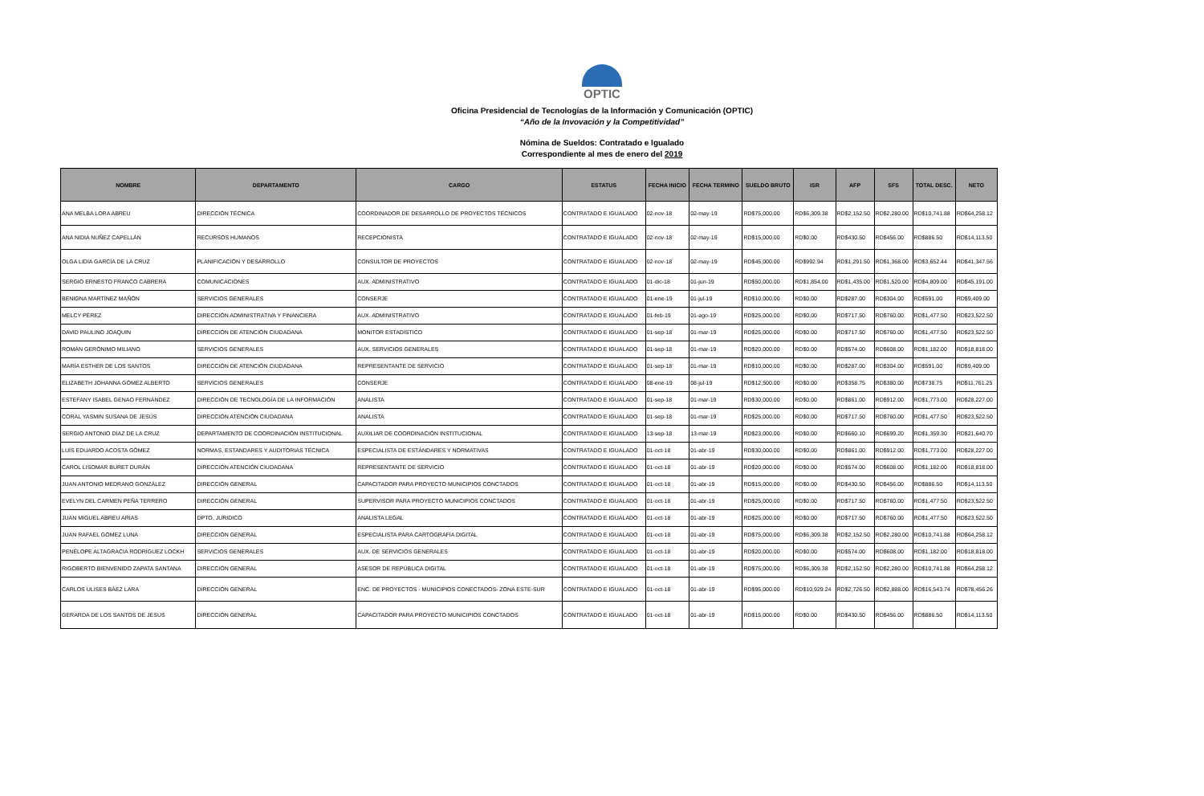OPTIC
Oficina Presidencial de Tecnologías de la Información y Comunicación (OPTIC)
“Año de la Invovación y la Competitividad”
Nómina de Sueldos: Contratado e Igualado
Correspondiente al mes de enero del 2019
| NOMBRE | DEPARTAMENTO | CARGO | ESTATUS | FECHA INICIO | FECHA TERMINO | SUELDO BRUTO | ISR | AFP | SFS | TOTAL DESC. | NETO |
| --- | --- | --- | --- | --- | --- | --- | --- | --- | --- | --- | --- |
| ANA MELBA LORA ABREU | DIRECCIÓN TÉCNICA | COORDINADOR DE DESARROLLO DE PROYECTOS TÉCNICOS | CONTRATADO E IGUALADO | 02-nov-18 | 02-may-19 | RD$75,000.00 | RD$6,309.38 | RD$2,152.50 | RD$2,280.00 | RD$10,741.88 | RD$64,258.12 |
| ANA NIDIA NUÑEZ CAPELLÁN | RECURSOS HUMANOS | RECEPCIONISTA | CONTRATADO E IGUALADO | 02-nov-18 | 02-may-19 | RD$15,000.00 | RD$0.00 | RD$430.50 | RD$456.00 | RD$886.50 | RD$14,113.50 |
| OLGA LIDIA GARCÍA DE LA CRUZ | PLANIFICACIÓN Y DESARROLLO | CONSULTOR DE PROYECTOS | CONTRATADO E IGUALADO | 02-nov-18 | 02-may-19 | RD$45,000.00 | RD$992.94 | RD$1,291.50 | RD$1,368.00 | RD$3,652.44 | RD$41,347.56 |
| SERGIO ERNESTO FRANCO CABRERA | COMUNICACIONES | AUX. ADMINISTRATIVO | CONTRATADO E IGUALADO | 01-dic-18 | 01-jun-19 | RD$50,000.00 | RD$1,854.00 | RD$1,435.00 | RD$1,520.00 | RD$4,809.00 | RD$45,191.00 |
| BENIGNA MARTÍNEZ MAÑÓN | SERVICIOS GENERALES | CONSERJE | CONTRATADO E IGUALADO | 01-ene-19 | 01-jul-19 | RD$10,000.00 | RD$0.00 | RD$287.00 | RD$304.00 | RD$591.00 | RD$9,409.00 |
| MELCY PÉREZ | DIRECCIÓN ADMINISTRATIVA Y FINANCIERA | AUX. ADMINISTRATIVO | CONTRATADO E IGUALADO | 01-feb-19 | 01-ago-19 | RD$25,000.00 | RD$0.00 | RD$717.50 | RD$760.00 | RD$1,477.50 | RD$23,522.50 |
| DAVID PAULINO JOAQUIN | DIRECCIÓN DE ATENCIÓN CIUDADANA | MONITOR ESTADÍSTICO | CONTRATADO E IGUALADO | 01-sep-18 | 01-mar-19 | RD$25,000.00 | RD$0.00 | RD$717.50 | RD$760.00 | RD$1,477.50 | RD$23,522.50 |
| ROMÁN GERÓNIMO MILIANO | SERVICIOS GENERALES | AUX. SERVICIOS GENERALES | CONTRATADO E IGUALADO | 01-sep-18 | 01-mar-19 | RD$20,000.00 | RD$0.00 | RD$574.00 | RD$608.00 | RD$1,182.00 | RD$18,818.00 |
| MARÍA ESTHER DE LOS SANTOS | DIRECCIÓN DE ATENCIÓN CIUDADANA | REPRESENTANTE DE SERVICIO | CONTRATADO E IGUALADO | 01-sep-18 | 01-mar-19 | RD$10,000.00 | RD$0.00 | RD$287.00 | RD$304.00 | RD$591.00 | RD$9,409.00 |
| ELIZABETH JOHANNA GÓMEZ ALBERTO | SERVICIOS GENERALES | CONSERJE | CONTRATADO E IGUALADO | 08-ene-19 | 08-jul-19 | RD$12,500.00 | RD$0.00 | RD$358.75 | RD$380.00 | RD$738.75 | RD$11,761.25 |
| ESTEFANY ISABEL GENAO FERNÁNDEZ | DIRECCIÓN DE TECNOLOGÍA DE LA INFORMACIÓN | ANALISTA | CONTRATADO E IGUALADO | 01-sep-18 | 01-mar-19 | RD$30,000.00 | RD$0.00 | RD$861.00 | RD$912.00 | RD$1,773.00 | RD$28,227.00 |
| CORAL YASMIN SUSANA DE JESÚS | DIRECCIÓN ATENCIÓN CIUDADANA | ANALISTA | CONTRATADO E IGUALADO | 01-sep-18 | 01-mar-19 | RD$25,000.00 | RD$0.00 | RD$717.50 | RD$760.00 | RD$1,477.50 | RD$23,522.50 |
| SERGIO ANTONIO DÍAZ DE LA CRUZ | DEPARTAMENTO DE COORDINACIÓN INSTITUCIONAL | AUXILIAR DE COORDINACIÓN INSTITUCIONAL | CONTRATADO E IGUALADO | 13-sep-18 | 13-mar-19 | RD$23,000.00 | RD$0.00 | RD$660.10 | RD$699.20 | RD$1,359.30 | RD$21,640.70 |
| LUÍS EDUARDO ACOSTA GÓMEZ | NORMAS, ESTANDARES Y AUDITORIAS TÉCNICA | ESPECIALISTA DE ESTÁNDARES Y NORMATIVAS | CONTRATADO E IGUALADO | 01-oct-18 | 01-abr-19 | RD$30,000.00 | RD$0.00 | RD$861.00 | RD$912.00 | RD$1,773.00 | RD$28,227.00 |
| CAROL LISOMAR BURET DURÁN | DIRECCIÓN ATENCIÓN CIUDADANA | REPRESENTANTE DE SERVICIO | CONTRATADO E IGUALADO | 01-oct-18 | 01-abr-19 | RD$20,000.00 | RD$0.00 | RD$574.00 | RD$608.00 | RD$1,182.00 | RD$18,818.00 |
| JUAN ANTONIO MEDRANO GONZÁLEZ | DIRECCIÓN GENERAL | CAPACITADOR PARA PROYECTO MUNICIPIOS CONCTADOS | CONTRATADO E IGUALADO | 01-oct-18 | 01-abr-19 | RD$15,000.00 | RD$0.00 | RD$430.50 | RD$456.00 | RD$886.50 | RD$14,113.50 |
| EVELYN DEL CARMEN PEÑA TERRERO | DIRECCIÓN GENERAL | SUPERVISOR PARA PROYECTO MUNICIPIOS CONCTADOS | CONTRATADO E IGUALADO | 01-oct-18 | 01-abr-19 | RD$25,000.00 | RD$0.00 | RD$717.50 | RD$760.00 | RD$1,477.50 | RD$23,522.50 |
| JUAN MIGUEL ABREU ARIAS | DPTO. JURIDICO | ANALISTA LEGAL | CONTRATADO E IGUALADO | 01-oct-18 | 01-abr-19 | RD$25,000.00 | RD$0.00 | RD$717.50 | RD$760.00 | RD$1,477.50 | RD$23,522.50 |
| JUAN RAFAEL GÓMEZ LUNA | DIRECCIÓN GENERAL | ESPECIALISTA PARA CARTOGRAFÍA DIGITAL | CONTRATADO E IGUALADO | 01-oct-18 | 01-abr-19 | RD$75,000.00 | RD$6,309.38 | RD$2,152.50 | RD$2,280.00 | RD$10,741.88 | RD$64,258.12 |
| PENÉLOPE ALTAGRACIA RODRÍGUEZ LOCKH | SERVICIOS GENERALES | AUX. DE SERVICIOS GENERALES | CONTRATADO E IGUALADO | 01-oct-18 | 01-abr-19 | RD$20,000.00 | RD$0.00 | RD$574.00 | RD$608.00 | RD$1,182.00 | RD$18,818.00 |
| RIGOBERTO BIENVENIDO ZAPATA SANTANA | DIRECCIÓN GENERAL | ASESOR DE REPÚBLICA DIGITAL | CONTRATADO E IGUALADO | 01-oct-18 | 01-abr-19 | RD$75,000.00 | RD$6,309.38 | RD$2,152.50 | RD$2,280.00 | RD$10,741.88 | RD$64,258.12 |
| CARLOS ULISES BÁEZ LARA | DIRECCIÓN GENERAL | ENC. DE PROYECTOS - MUNICIPIOS CONECTADOS- ZONA ESTE-SUR | CONTRATADO E IGUALADO | 01-oct-18 | 01-abr-19 | RD$95,000.00 | RD$10,929.24 | RD$2,726.50 | RD$2,888.00 | RD$16,543.74 | RD$78,456.26 |
| GERARDA DE LOS SANTOS DE JESUS | DIRECCIÓN GENERAL | CAPACITADOR PARA PROYECTO MUNICIPIOS CONCTADOS | CONTRATADO E IGUALADO | 01-oct-18 | 01-abr-19 | RD$15,000.00 | RD$0.00 | RD$430.50 | RD$456.00 | RD$886.50 | RD$14,113.50 |